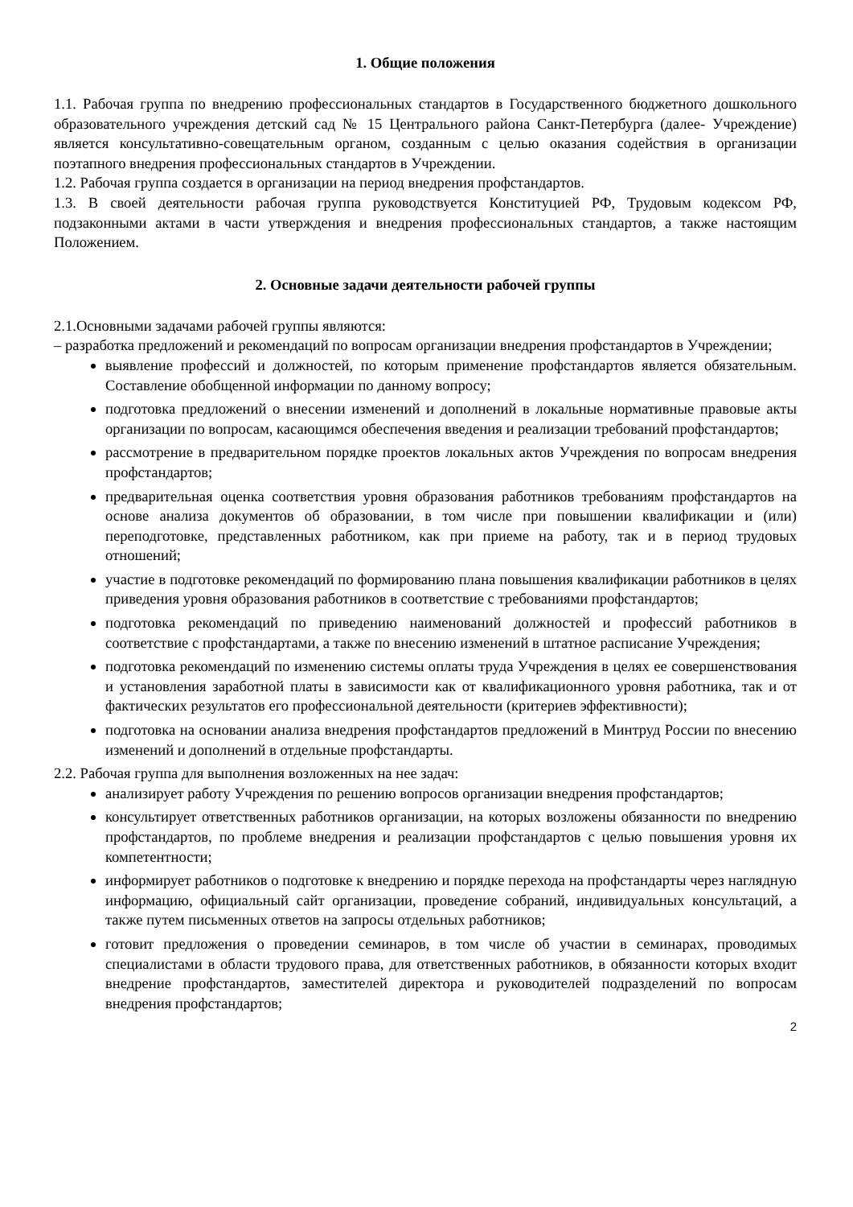1. Общие положения
1.1. Рабочая группа по внедрению профессиональных стандартов в Государственного бюджетного дошкольного образовательного учреждения детский сад № 15 Центрального района Санкт-Петербурга (далее- Учреждение) является консультативно-совещательным органом, созданным с целью оказания содействия в организации поэтапного внедрения профессиональных стандартов в Учреждении.
1.2. Рабочая группа создается в организации на период внедрения профстандартов.
1.3. В своей деятельности рабочая группа руководствуется Конституцией РФ, Трудовым кодексом РФ, подзаконными актами в части утверждения и внедрения профессиональных стандартов, а также настоящим Положением.
2. Основные задачи деятельности рабочей группы
2.1.Основными задачами рабочей группы являются:
– разработка предложений и рекомендаций по вопросам организации внедрения профстандартов в Учреждении;
выявление профессий и должностей, по которым применение профстандартов является обязательным. Составление обобщенной информации по данному вопросу;
подготовка предложений о внесении изменений и дополнений в локальные нормативные правовые акты организации по вопросам, касающимся обеспечения введения и реализации требований профстандартов;
рассмотрение в предварительном порядке проектов локальных актов Учреждения по вопросам внедрения профстандартов;
предварительная оценка соответствия уровня образования работников требованиям профстандартов на основе анализа документов об образовании, в том числе при повышении квалификации и (или) переподготовке, представленных работником, как при приеме на работу, так и в период трудовых отношений;
участие в подготовке рекомендаций по формированию плана повышения квалификации работников в целях приведения уровня образования работников в соответствие с требованиями профстандартов;
подготовка рекомендаций по приведению наименований должностей и профессий работников в соответствие с профстандартами, а также по внесению изменений в штатное расписание Учреждения;
подготовка рекомендаций по изменению системы оплаты труда Учреждения в целях ее совершенствования и установления заработной платы в зависимости как от квалификационного уровня работника, так и от фактических результатов его профессиональной деятельности (критериев эффективности);
подготовка на основании анализа внедрения профстандартов предложений в Минтруд России по внесению изменений и дополнений в отдельные профстандарты.
2.2. Рабочая группа для выполнения возложенных на нее задач:
анализирует работу Учреждения по решению вопросов организации внедрения профстандартов;
консультирует ответственных работников организации, на которых возложены обязанности по внедрению профстандартов, по проблеме внедрения и реализации профстандартов с целью повышения уровня их компетентности;
информирует работников о подготовке к внедрению и порядке перехода на профстандарты через наглядную информацию, официальный сайт организации, проведение собраний, индивидуальных консультаций, а также путем письменных ответов на запросы отдельных работников;
готовит предложения о проведении семинаров, в том числе об участии в семинарах, проводимых специалистами в области трудового права, для ответственных работников, в обязанности которых входит внедрение профстандартов, заместителей директора и руководителей подразделений по вопросам внедрения профстандартов;
2